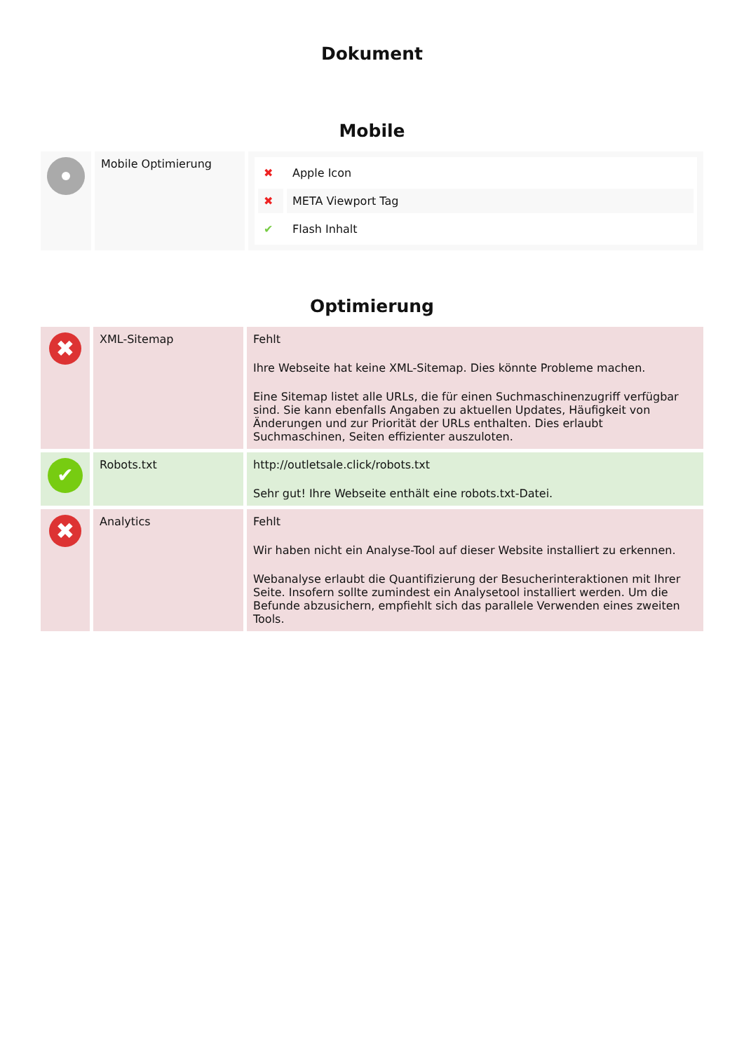Dokument
Mobile
| | Mobile Optimierung | / ✖ / Apple Icon / / ✖ / META Viewport Tag / / ✔ / Flash Inhalt / |
Optimierung
| ✖ | XML-Sitemap | Fehlt Ihre Webseite hat keine XML-Sitemap. Dies könnte Probleme machen. Eine Sitemap listet alle URLs, die für einen Suchmaschinenzugriff verfügbar sind. Sie kann ebenfalls Angaben zu aktuellen Updates, Häufigkeit von Änderungen und zur Priorität der URLs enthalten. Dies erlaubt Suchmaschinen, Seiten effizienter auszuloten. |
| ✔ | Robots.txt | http://outletsale.click/robots.txt Sehr gut! Ihre Webseite enthält eine robots.txt-Datei. |
| ✖ | Analytics | Fehlt Wir haben nicht ein Analyse-Tool auf dieser Website installiert zu erkennen. Webanalyse erlaubt die Quantifizierung der Besucherinteraktionen mit Ihrer Seite. Insofern sollte zumindest ein Analysetool installiert werden. Um die Befunde abzusichern, empfiehlt sich das parallele Verwenden eines zweiten Tools. |